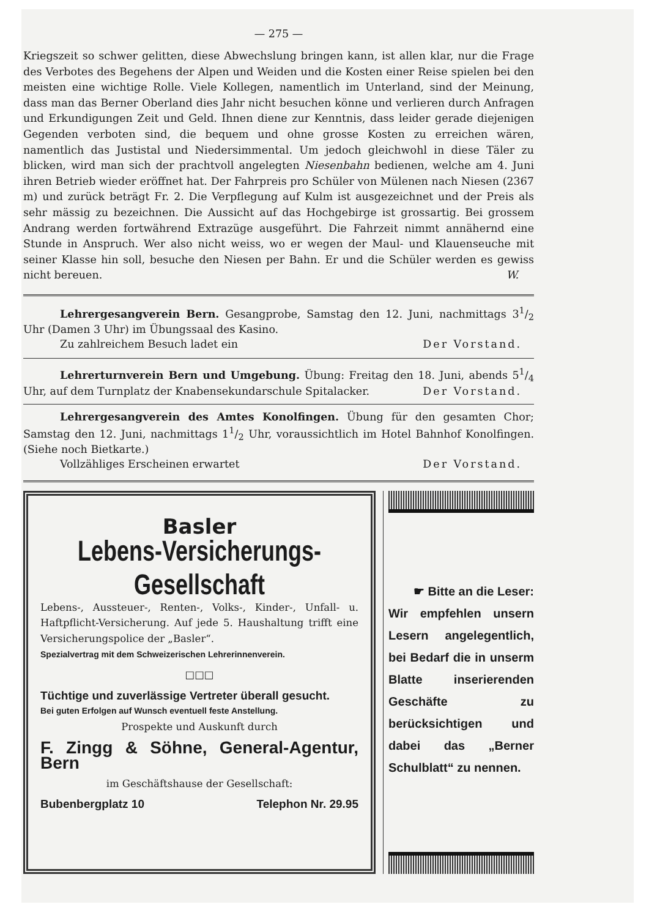— 275 —
Kriegszeit so schwer gelitten, diese Abwechslung bringen kann, ist allen klar, nur die Frage des Verbotes des Begehens der Alpen und Weiden und die Kosten einer Reise spielen bei den meisten eine wichtige Rolle. Viele Kollegen, namentlich im Unterland, sind der Meinung, dass man das Berner Oberland dies Jahr nicht besuchen könne und verlieren durch Anfragen und Erkundigungen Zeit und Geld. Ihnen diene zur Kenntnis, dass leider gerade diejenigen Gegenden verboten sind, die bequem und ohne grosse Kosten zu erreichen wären, namentlich das Justistal und Niedersimmental. Um jedoch gleichwohl in diese Täler zu blicken, wird man sich der prachtvoll angelegten Niesenbahn bedienen, welche am 4. Juni ihren Betrieb wieder eröffnet hat. Der Fahrpreis pro Schüler von Mülenen nach Niesen (2367 m) und zurück beträgt Fr. 2. Die Verpflegung auf Kulm ist ausgezeichnet und der Preis als sehr mässig zu bezeichnen. Die Aussicht auf das Hochgebirge ist grossartig. Bei grossem Andrang werden fortwährend Extrazüge ausgeführt. Die Fahrzeit nimmt annähernd eine Stunde in Anspruch. Wer also nicht weiss, wo er wegen der Maul- und Klauenseuche mit seiner Klasse hin soll, besuche den Niesen per Bahn. Er und die Schüler werden es gewiss nicht bereuen. W.
Lehrergesangverein Bern. Gesangprobe, Samstag den 12. Juni, nachmittags 31/2 Uhr (Damen 3 Uhr) im Übungssaal des Kasino.
Zu zahlreichem Besuch ladet ein Der Vorstand.
Lehrerturnverein Bern und Umgebung. Übung: Freitag den 18. Juni, abends 51/4 Uhr, auf dem Turnplatz der Knabensekundarschule Spitalacker. Der Vorstand.
Lehrergesangverein des Amtes Konolfingen. Übung für den gesamten Chor; Samstag den 12. Juni, nachmittags 11/2 Uhr, voraussichtlich im Hotel Bahnhof Konolfingen. (Siehe noch Bietkarte.)
Vollzähliges Erscheinen erwartet Der Vorstand.
Basler
Lebens-Versicherungs-Gesellschaft
Lebens-, Aussteuer-, Renten-, Volks-, Kinder-, Unfall- u. Haftpflicht-Versicherung. Auf jede 5. Haushaltung trifft eine Versicherungspolice der „Basler“.
Spezialvertrag mit dem Schweizerischen Lehrerinnenverein.
□□□
Tüchtige und zuverlässige Vertreter überall gesucht.
Bei guten Erfolgen auf Wunsch eventuell feste Anstellung.
Prospekte und Auskunft durch
F. Zingg & Söhne, General-Agentur, Bern
im Geschäftshause der Gesellschaft:
Bubenbergplatz 10 Telephon Nr. 29.95
☛ Bitte an die Leser:
Wir empfehlen unsern Lesern angelegentlich, bei Bedarf die in unserm Blatte inserierenden Geschäfte zu berücksichtigen und dabei das „Berner Schulblatt“ zu nennen.